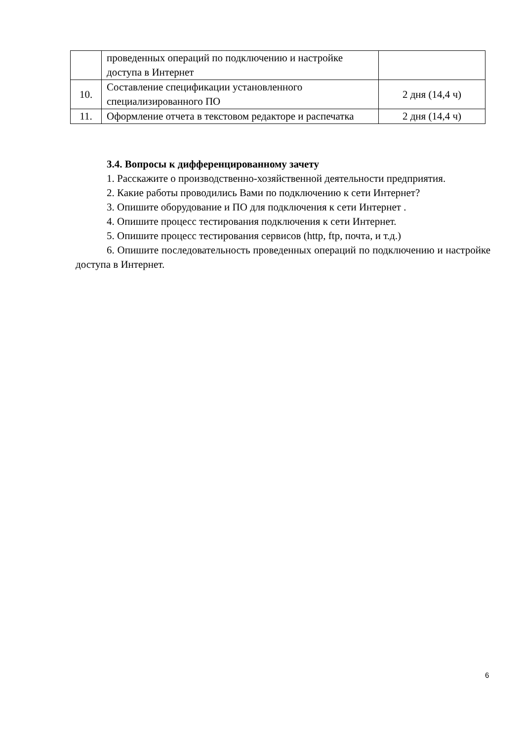| | проведенных операций по подключению и настройке доступа в Интернет | |
| 10. | Составление спецификации установленного специализированного ПО | 2 дня (14,4 ч) |
| 11. | Оформление отчета в текстовом редакторе и распечатка | 2 дня (14,4 ч) |
3.4. Вопросы к дифференцированному зачету
1. Расскажите о производственно-хозяйственной деятельности предприятия.
2. Какие работы проводились Вами по подключению к сети Интернет?
3. Опишите оборудование и ПО для подключения к сети Интернет .
4. Опишите процесс тестирования подключения к сети Интернет.
5. Опишите процесс тестирования сервисов (http, ftp, почта, и т.д.)
6. Опишите последовательность проведенных операций по подключению и настройке доступа в Интернет.
6